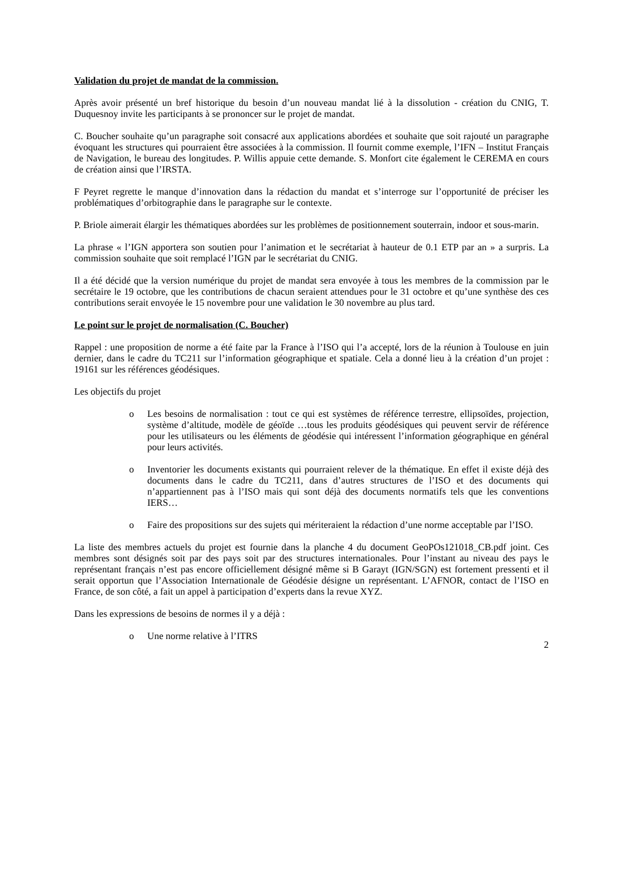Validation du projet de mandat de la commission.
Après avoir présenté un bref historique du besoin d’un nouveau mandat lié à la dissolution - création du CNIG, T. Duquesnoy invite les participants à se prononcer sur le projet de mandat.
C. Boucher souhaite qu’un paragraphe soit consacré aux applications abordées et souhaite que soit rajouté un paragraphe évoquant les structures qui pourraient être associées à la commission. Il fournit comme exemple, l’IFN – Institut Français de Navigation, le bureau des longitudes. P. Willis appuie cette demande. S. Monfort cite également le CEREMA en cours de création ainsi que l’IRSTA.
F Peyret regrette le manque d’innovation dans la rédaction du mandat et s’interroge sur l’opportunité de préciser les problématiques d’orbitographie dans le paragraphe sur le contexte.
P. Briole aimerait élargir les thématiques abordées sur les problèmes de positionnement souterrain, indoor et sous-marin.
La phrase « l’IGN apportera son soutien pour l’animation et le secrétariat à hauteur de 0.1 ETP par an » a surpris. La commission souhaite que soit remplacé l’IGN par le secrétariat du CNIG.
Il a été décidé que la version numérique du projet de mandat sera envoyée à tous les membres de la commission par le secrétaire le 19 octobre, que les contributions de chacun seraient attendues pour le 31 octobre et qu’une synthèse des ces contributions serait envoyée le 15 novembre pour une validation le 30 novembre au plus tard.
Le point sur le projet de normalisation (C. Boucher)
Rappel : une proposition de norme a été faite par la France à l’ISO qui l’a accepté, lors de la réunion à Toulouse en juin dernier, dans le cadre du TC211 sur l’information géographique et spatiale. Cela a donné lieu à la création d’un projet : 19161 sur les références géodésiques.
Les objectifs du projet
o Les besoins de normalisation : tout ce qui est systèmes de référence terrestre, ellipsoïdes, projection, système d’altitude, modèle de géoïde …tous les produits géodésiques qui peuvent servir de référence pour les utilisateurs ou les éléments de géodésie qui intéressent l’information géographique en général pour leurs activités.
o Inventorier les documents existants qui pourraient relever de la thématique. En effet il existe déjà des documents dans le cadre du TC211, dans d’autres structures de l’ISO et des documents qui n’appartiennent pas à l’ISO mais qui sont déjà des documents normatifs tels que les conventions IERS…
o Faire des propositions sur des sujets qui mériteraient la rédaction d’une norme acceptable par l’ISO.
La liste des membres actuels du projet est fournie dans la planche 4 du document GeoPOs121018_CB.pdf joint. Ces membres sont désignés soit par des pays soit par des structures internationales. Pour l’instant au niveau des pays le représentant français n’est pas encore officiellement désigné même si B Garayt (IGN/SGN) est fortement pressenti et il serait opportun que l’Association Internationale de Géodésie désigne un représentant. L’AFNOR, contact de l’ISO en France, de son côté, a fait un appel à participation d’experts dans la revue XYZ.
Dans les expressions de besoins de normes il y a déjà :
o Une norme relative à l’ITRS
2